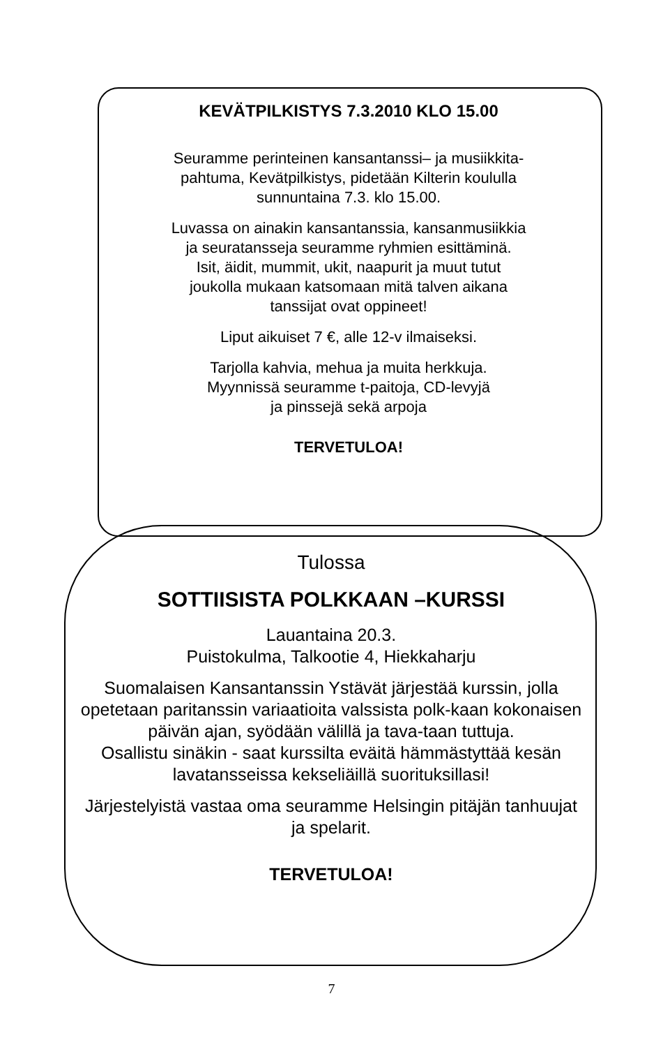KEVÄTPILKISTYS 7.3.2010 KLO 15.00
Seuramme perinteinen kansantanssi– ja musiikkita-
pahtuma, Kevätpilkistys, pidetään Kilterin koululla
sunnuntaina 7.3. klo 15.00.
Luvassa on ainakin kansantanssia, kansanmusiikkia
ja seuratansseja seuramme ryhmien esittäminä.
Isit, äidit, mummit, ukit, naapurit ja muut tutut
joukolla mukaan katsomaan mitä talven aikana
tanssijat ovat oppineet!
Liput aikuiset 7 €, alle 12-v ilmaiseksi.
Tarjolla kahvia, mehua ja muita herkkuja.
Myynnissä seuramme t-paitoja, CD-levyjä
ja pinssejä sekä arpoja
TERVETULOA!
Tulossa
SOTTIISISTA POLKKAAN –KURSSI
Lauantaina 20.3.
Puistokulma, Talkootie 4, Hiekkaharju
Suomalaisen Kansantanssin Ystävät järjestää kurssin, jolla opetetaan paritanssin variaatioita valssista polk-kaan kokonaisen päivän ajan, syödään välillä ja tava-taan tuttuja.
Osallistu sinäkin - saat kurssilta eväitä hämmästyttää kesän lavatansseissa kekseliäillä suorituksillasi!
Järjestelyistä vastaa oma seuramme Helsingin pitäjän tanhuujat ja spelarit.
TERVETULOA!
7